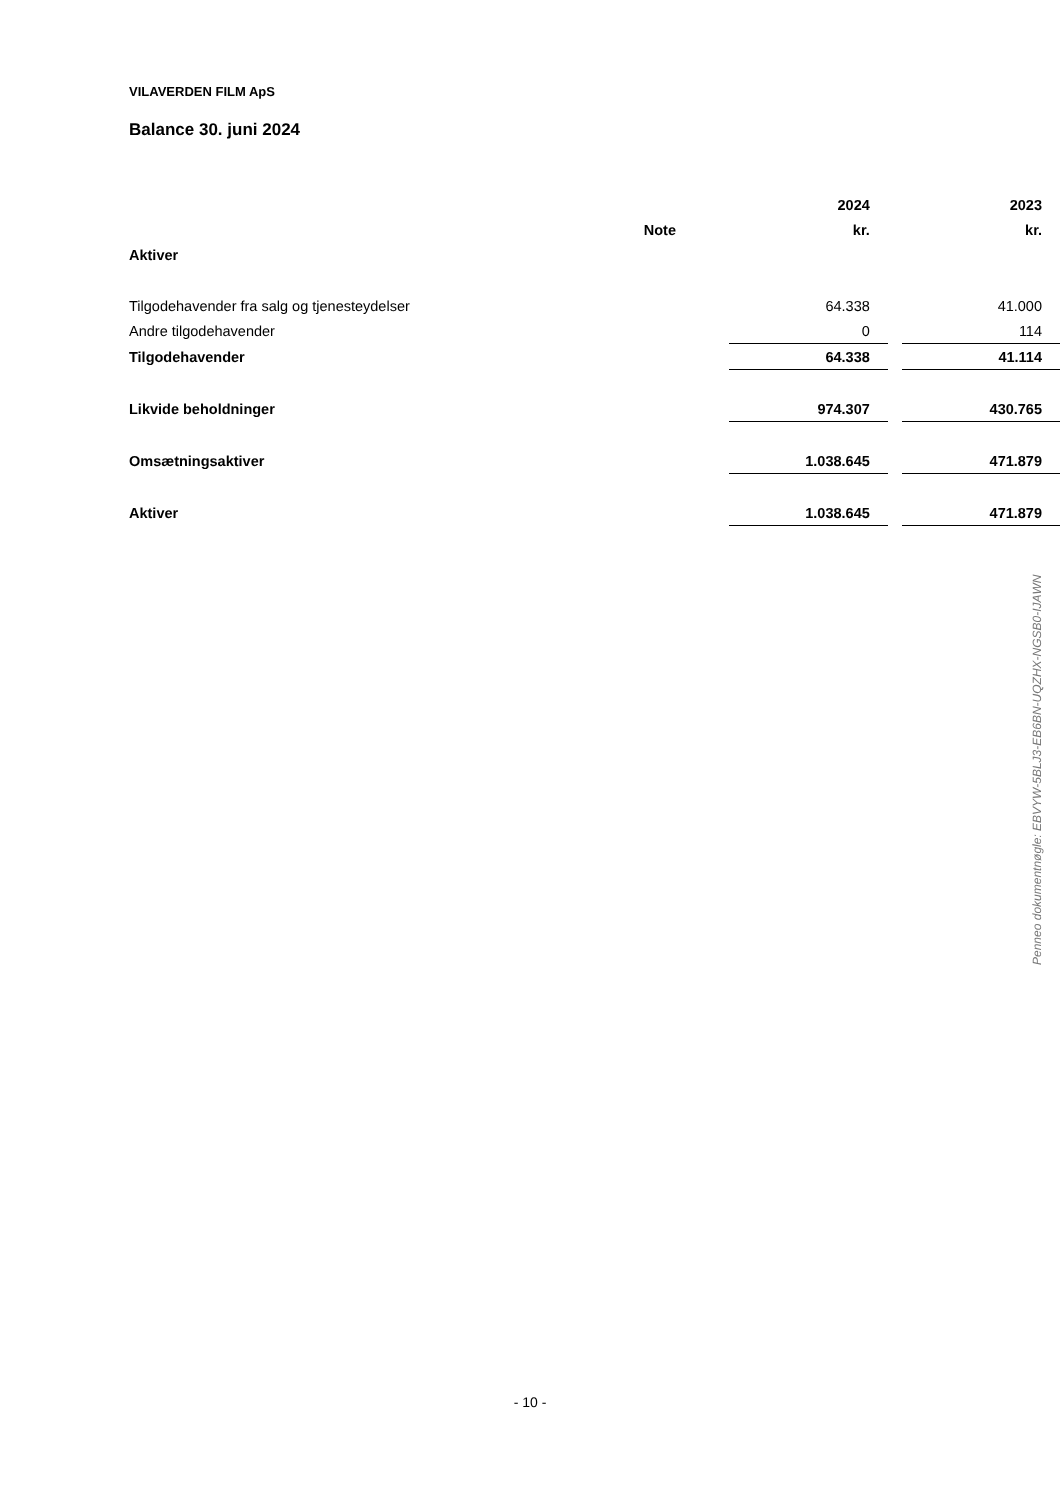VILAVERDEN FILM ApS
Balance 30. juni 2024
| | | 2024 | | 2023 |
| --- | --- | --- | --- | --- |
| | Note | kr. | | kr. |
| Aktiver | | | | |
| Tilgodehavender fra salg og tjenesteydelser | | 64.338 | | 41.000 |
| Andre tilgodehavender | | 0 | | 114 |
| Tilgodehavender | | 64.338 | | 41.114 |
| Likvide beholdninger | | 974.307 | | 430.765 |
| Omsætningsaktiver | | 1.038.645 | | 471.879 |
| Aktiver | | 1.038.645 | | 471.879 |
Penneo dokumentnøgle: EBVYW-5BLJ3-EB6BN-UQZHX-NGSB0-IJAWN
- 10 -